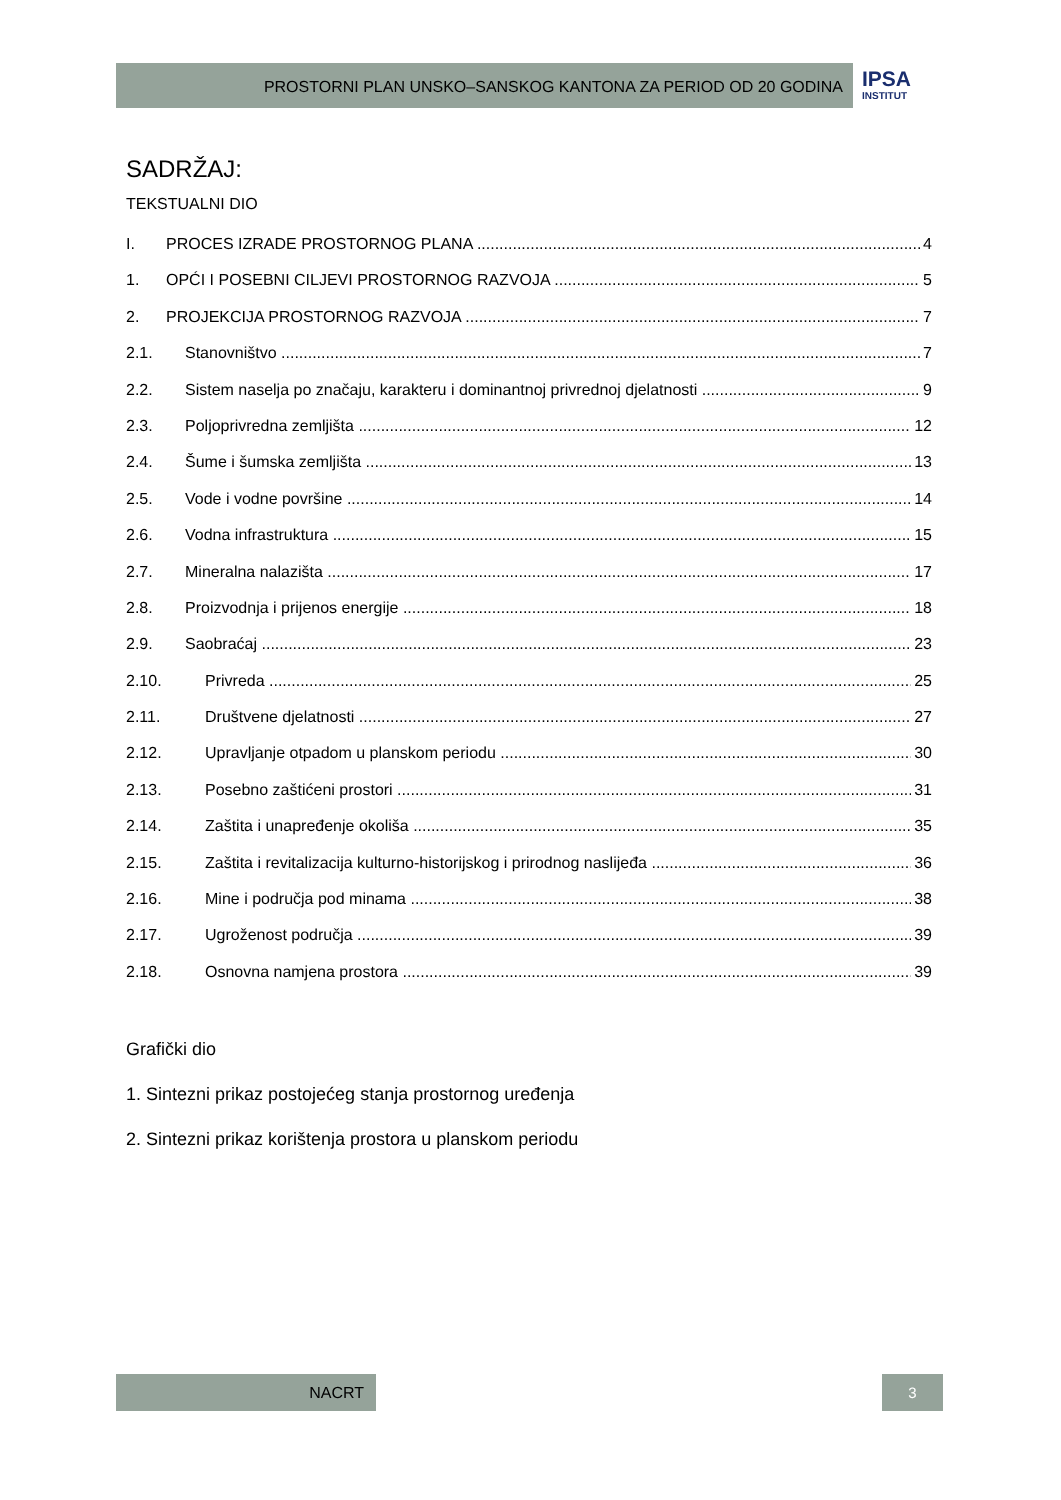PROSTORNI PLAN UNSKO–SANSKOG KANTONA ZA PERIOD OD 20 GODINA
IPSA
INSTITUT
SADRŽAJ:
TEKSTUALNI DIO
I. PROCES IZRADE PROSTORNOG PLANA 4
1. OPĆI I POSEBNI CILJEVI PROSTORNOG RAZVOJA 5
2. PROJEKCIJA PROSTORNOG RAZVOJA 7
2.1. Stanovništvo 7
2.2. Sistem naselja po značaju, karakteru i dominantnoj privrednoj djelatnosti 9
2.3. Poljoprivredna zemljišta 12
2.4. Šume i šumska zemljišta 13
2.5. Vode i vodne površine 14
2.6. Vodna infrastruktura 15
2.7. Mineralna nalazišta 17
2.8. Proizvodnja i prijenos energije 18
2.9. Saobraćaj 23
2.10. Privreda 25
2.11. Društvene djelatnosti 27
2.12. Upravljanje otpadom u planskom periodu 30
2.13. Posebno zaštićeni prostori 31
2.14. Zaštita i unapređenje okoliša 35
2.15. Zaštita i revitalizacija kulturno-historijskog i prirodnog naslijeđa 36
2.16. Mine i područja pod minama 38
2.17. Ugroženost područja 39
2.18. Osnovna namjena prostora 39
Grafički dio
1. Sintezni prikaz postojećeg stanja prostornog uređenja
2. Sintezni prikaz korištenja prostora u planskom periodu
NACRT 3